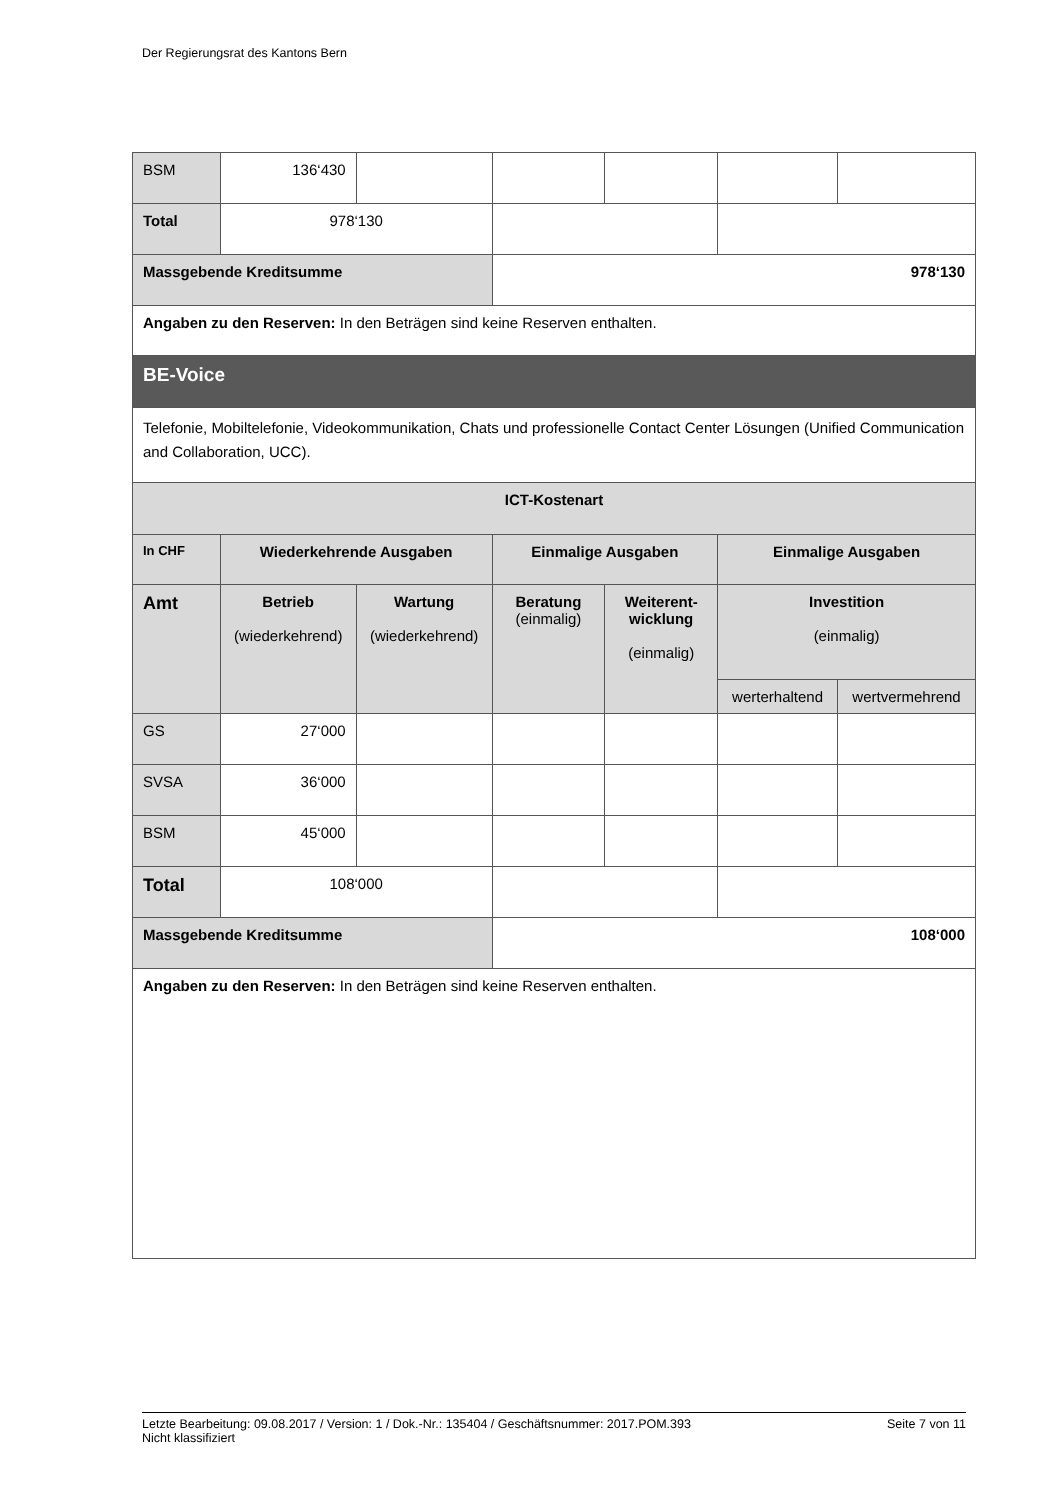Der Regierungsrat des Kantons Bern
| BSM | 136‘430 | | | | | |
| Total | 978‘130 | | | | | |
| Massgebende Kreditsumme | | | 978‘130 | | | |
| Angaben zu den Reserven: In den Beträgen sind keine Reserven enthalten. | | | | | | |
| BE-Voice | | | | | | |
| Telefonie, Mobiltelefonie, Videokommunikation, Chats und professionelle Contact Center Lösungen (Unified Communication and Collaboration, UCC). | | | | | | |
| ICT-Kostenart | | | | | | |
| In CHF | Wiederkehrende Ausgaben | | Einmalige Ausgaben | | Einmalige Ausgaben | |
| Amt | Betrieb (wiederkehrend) | Wartung (wiederkehrend) | Beratung (einmalig) | Weiterent- wicklung (einmalig) | Investition (einmalig) | |
| | | | | | werterhaltend | wertvermehrend |
| GS | 27‘000 | | | | | |
| SVSA | 36‘000 | | | | | |
| BSM | 45‘000 | | | | | |
| Total | 108‘000 | | | | | |
| Massgebende Kreditsumme | | | 108‘000 | | | |
| Angaben zu den Reserven: In den Beträgen sind keine Reserven enthalten. | | | | | | |
Letzte Bearbeitung: 09.08.2017 / Version: 1 / Dok.-Nr.: 135404 / Geschäftsnummer: 2017.POM.393
Nicht klassifiziert
Seite 7 von 11